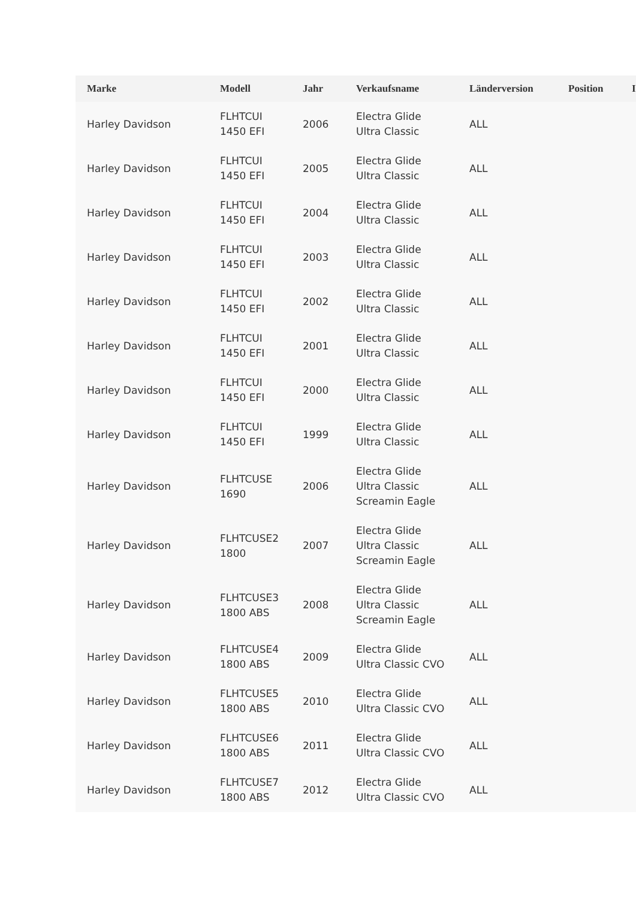| Marke | Modell | Jahr | Verkaufsname | Länderversion | Position | I |
| --- | --- | --- | --- | --- | --- | --- |
| Harley Davidson | FLHTCUI 1450 EFI | 2006 | Electra Glide Ultra Classic | ALL | | |
| Harley Davidson | FLHTCUI 1450 EFI | 2005 | Electra Glide Ultra Classic | ALL | | |
| Harley Davidson | FLHTCUI 1450 EFI | 2004 | Electra Glide Ultra Classic | ALL | | |
| Harley Davidson | FLHTCUI 1450 EFI | 2003 | Electra Glide Ultra Classic | ALL | | |
| Harley Davidson | FLHTCUI 1450 EFI | 2002 | Electra Glide Ultra Classic | ALL | | |
| Harley Davidson | FLHTCUI 1450 EFI | 2001 | Electra Glide Ultra Classic | ALL | | |
| Harley Davidson | FLHTCUI 1450 EFI | 2000 | Electra Glide Ultra Classic | ALL | | |
| Harley Davidson | FLHTCUI 1450 EFI | 1999 | Electra Glide Ultra Classic | ALL | | |
| Harley Davidson | FLHTCUSE 1690 | 2006 | Electra Glide Ultra Classic Screamin Eagle | ALL | | |
| Harley Davidson | FLHTCUSE2 1800 | 2007 | Electra Glide Ultra Classic Screamin Eagle | ALL | | |
| Harley Davidson | FLHTCUSE3 1800 ABS | 2008 | Electra Glide Ultra Classic Screamin Eagle | ALL | | |
| Harley Davidson | FLHTCUSE4 1800 ABS | 2009 | Electra Glide Ultra Classic CVO | ALL | | |
| Harley Davidson | FLHTCUSE5 1800 ABS | 2010 | Electra Glide Ultra Classic CVO | ALL | | |
| Harley Davidson | FLHTCUSE6 1800 ABS | 2011 | Electra Glide Ultra Classic CVO | ALL | | |
| Harley Davidson | FLHTCUSE7 1800 ABS | 2012 | Electra Glide Ultra Classic CVO | ALL | | |